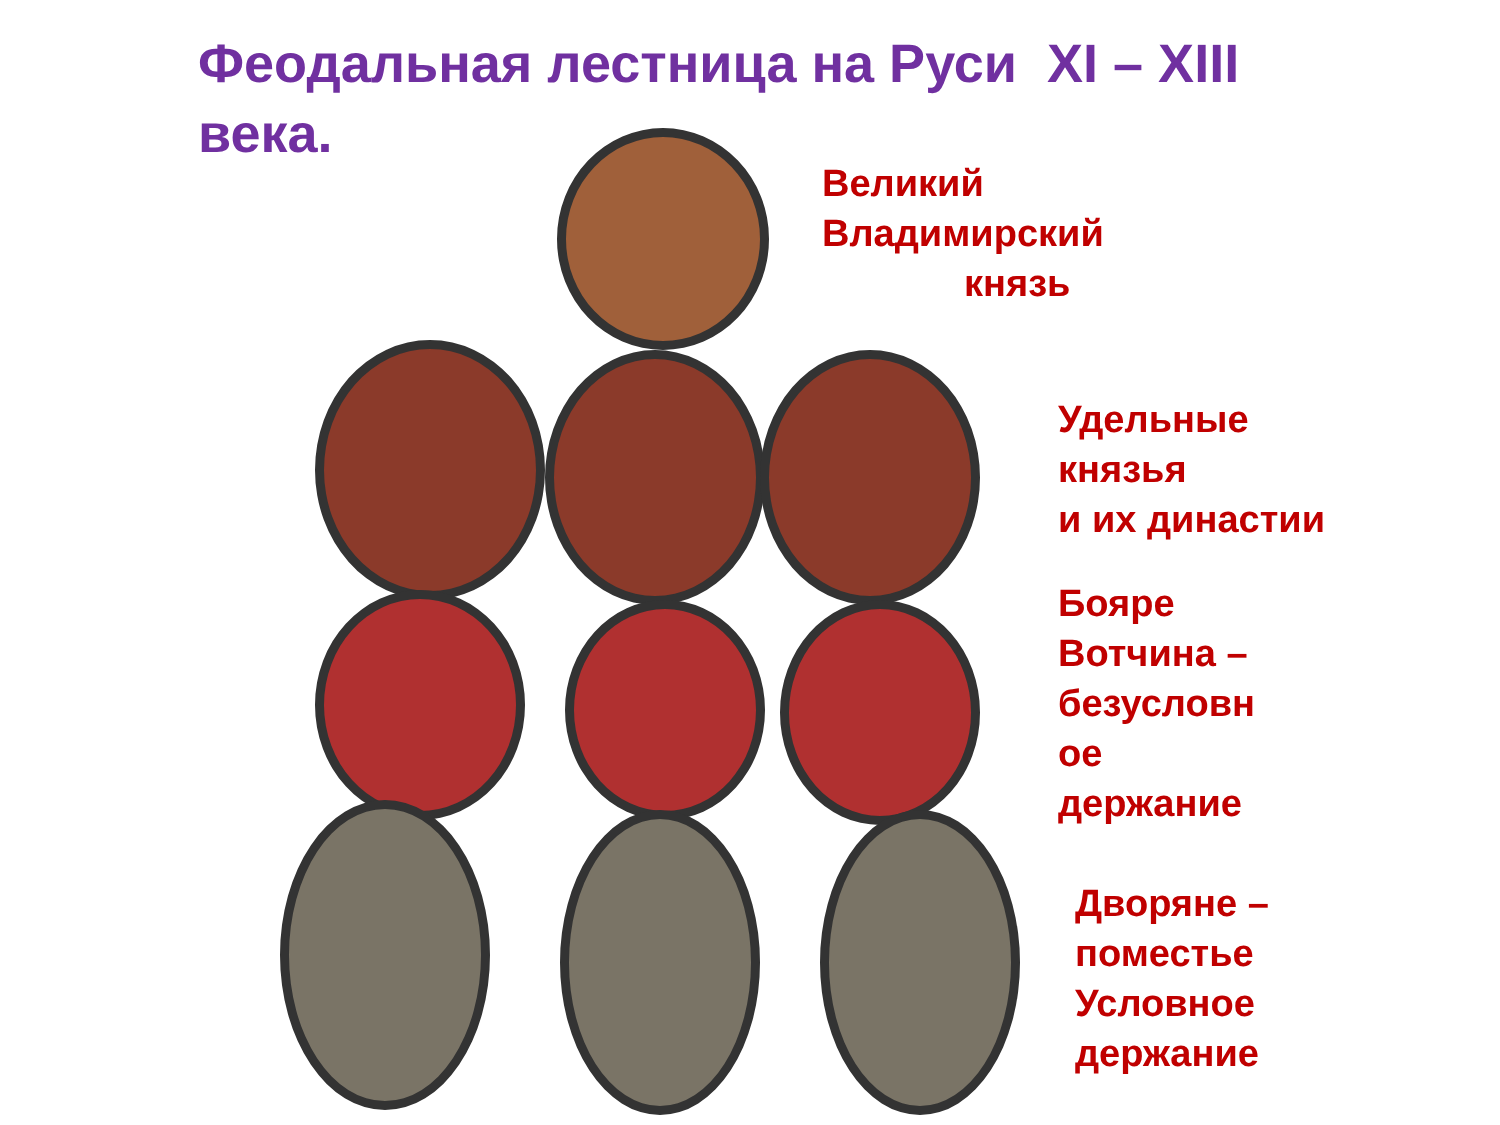Феодальная лестница на Руси XI – XIII века.
Великий
Владимирский
князь
Удельные
князья
и их династии
Бояре
Вотчина –
безусловн
ое
держание
Дворяне –
поместье
Условное
держание